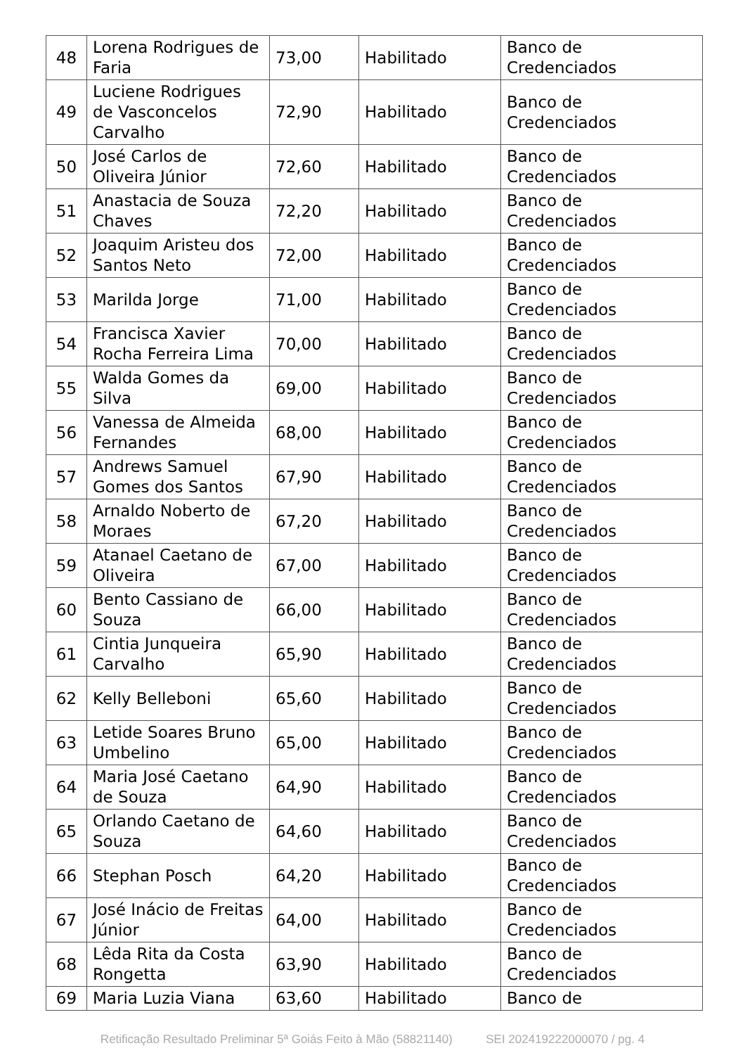| 48 | Lorena Rodrigues de Faria | 73,00 | Habilitado | Banco de Credenciados |
| 49 | Luciene Rodrigues de Vasconcelos Carvalho | 72,90 | Habilitado | Banco de Credenciados |
| 50 | José Carlos de Oliveira Júnior | 72,60 | Habilitado | Banco de Credenciados |
| 51 | Anastacia de Souza Chaves | 72,20 | Habilitado | Banco de Credenciados |
| 52 | Joaquim Aristeu dos Santos Neto | 72,00 | Habilitado | Banco de Credenciados |
| 53 | Marilda Jorge | 71,00 | Habilitado | Banco de Credenciados |
| 54 | Francisca Xavier Rocha Ferreira Lima | 70,00 | Habilitado | Banco de Credenciados |
| 55 | Walda Gomes da Silva | 69,00 | Habilitado | Banco de Credenciados |
| 56 | Vanessa de Almeida Fernandes | 68,00 | Habilitado | Banco de Credenciados |
| 57 | Andrews Samuel Gomes dos Santos | 67,90 | Habilitado | Banco de Credenciados |
| 58 | Arnaldo Noberto de Moraes | 67,20 | Habilitado | Banco de Credenciados |
| 59 | Atanael Caetano de Oliveira | 67,00 | Habilitado | Banco de Credenciados |
| 60 | Bento Cassiano de Souza | 66,00 | Habilitado | Banco de Credenciados |
| 61 | Cintia Junqueira Carvalho | 65,90 | Habilitado | Banco de Credenciados |
| 62 | Kelly Belleboni | 65,60 | Habilitado | Banco de Credenciados |
| 63 | Letide Soares Bruno Umbelino | 65,00 | Habilitado | Banco de Credenciados |
| 64 | Maria José Caetano de Souza | 64,90 | Habilitado | Banco de Credenciados |
| 65 | Orlando Caetano de Souza | 64,60 | Habilitado | Banco de Credenciados |
| 66 | Stephan Posch | 64,20 | Habilitado | Banco de Credenciados |
| 67 | José Inácio de Freitas Júnior | 64,00 | Habilitado | Banco de Credenciados |
| 68 | Lêda Rita da Costa Rongetta | 63,90 | Habilitado | Banco de Credenciados |
| 69 | Maria Luzia Viana | 63,60 | Habilitado | Banco de |
Retificação Resultado Preliminar 5ª Goiás Feito à Mão (58821140) SEI 202419222000070 / pg. 4